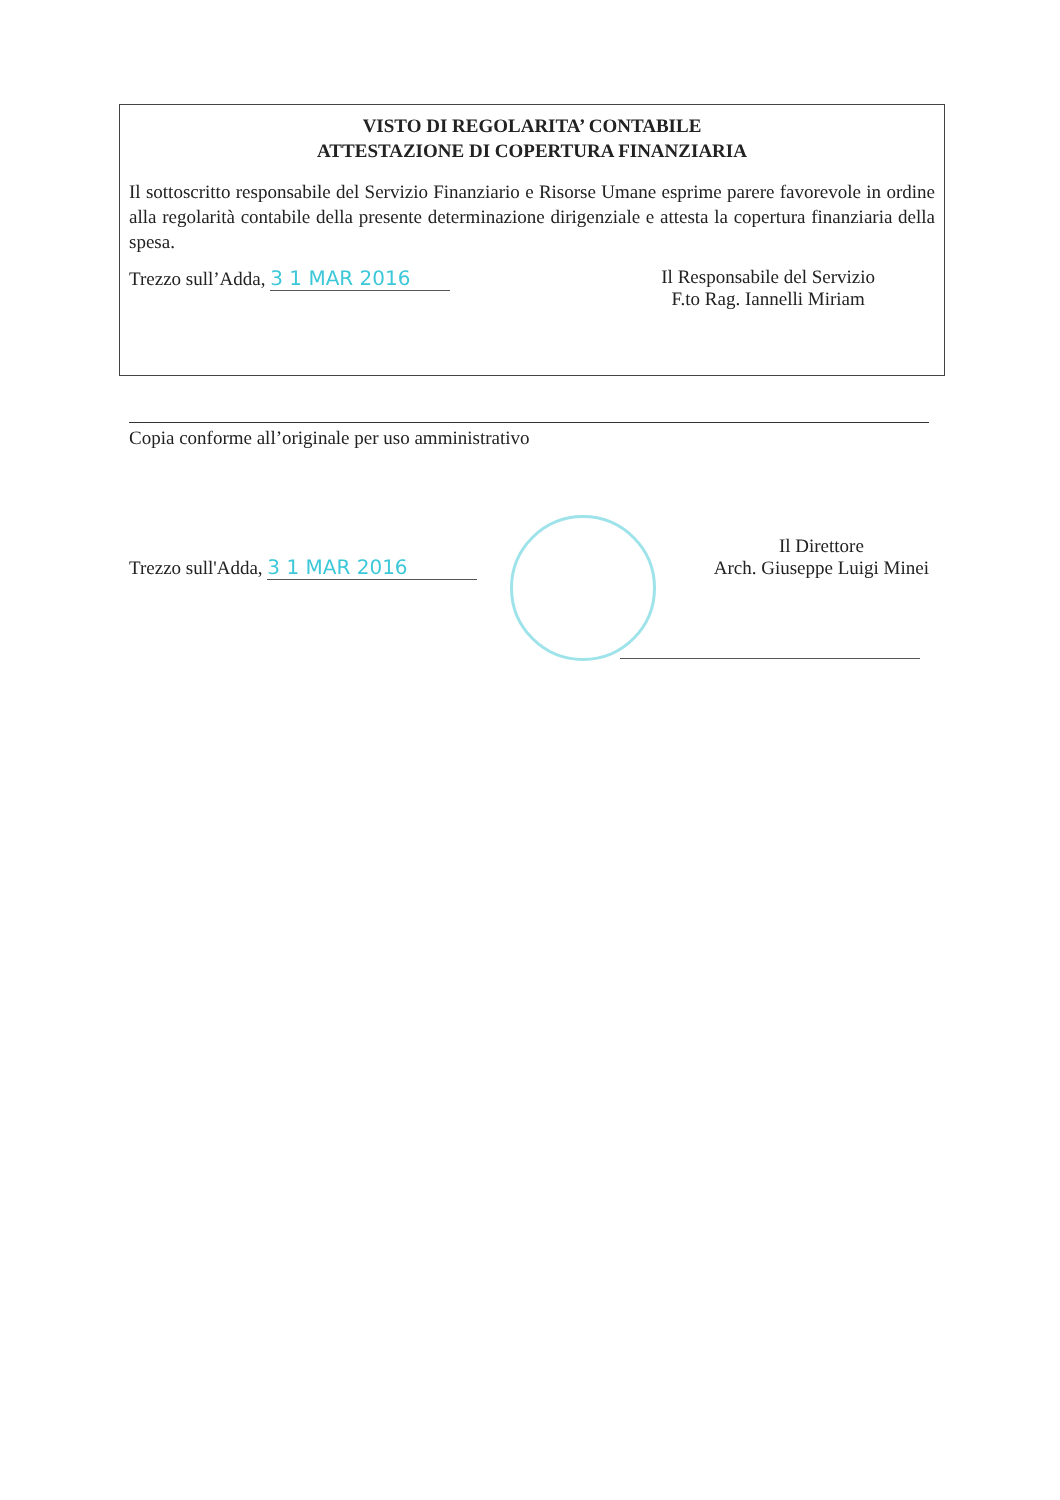VISTO DI REGOLARITA’ CONTABILE
ATTESTAZIONE DI COPERTURA FINANZIARIA
Il sottoscritto responsabile del Servizio Finanziario e Risorse Umane esprime parere favorevole in ordine alla regolarità contabile della presente determinazione dirigenziale e attesta la copertura finanziaria della spesa.
Trezzo sull’Adda, 3 1 MAR 2016 Il Responsabile del Servizio
F.to Rag. Iannelli Miriam
Copia conforme all’originale per uso amministrativo
Trezzo sull'Adda, 3 1 MAR 2016
Il Direttore
Arch. Giuseppe Luigi Minei